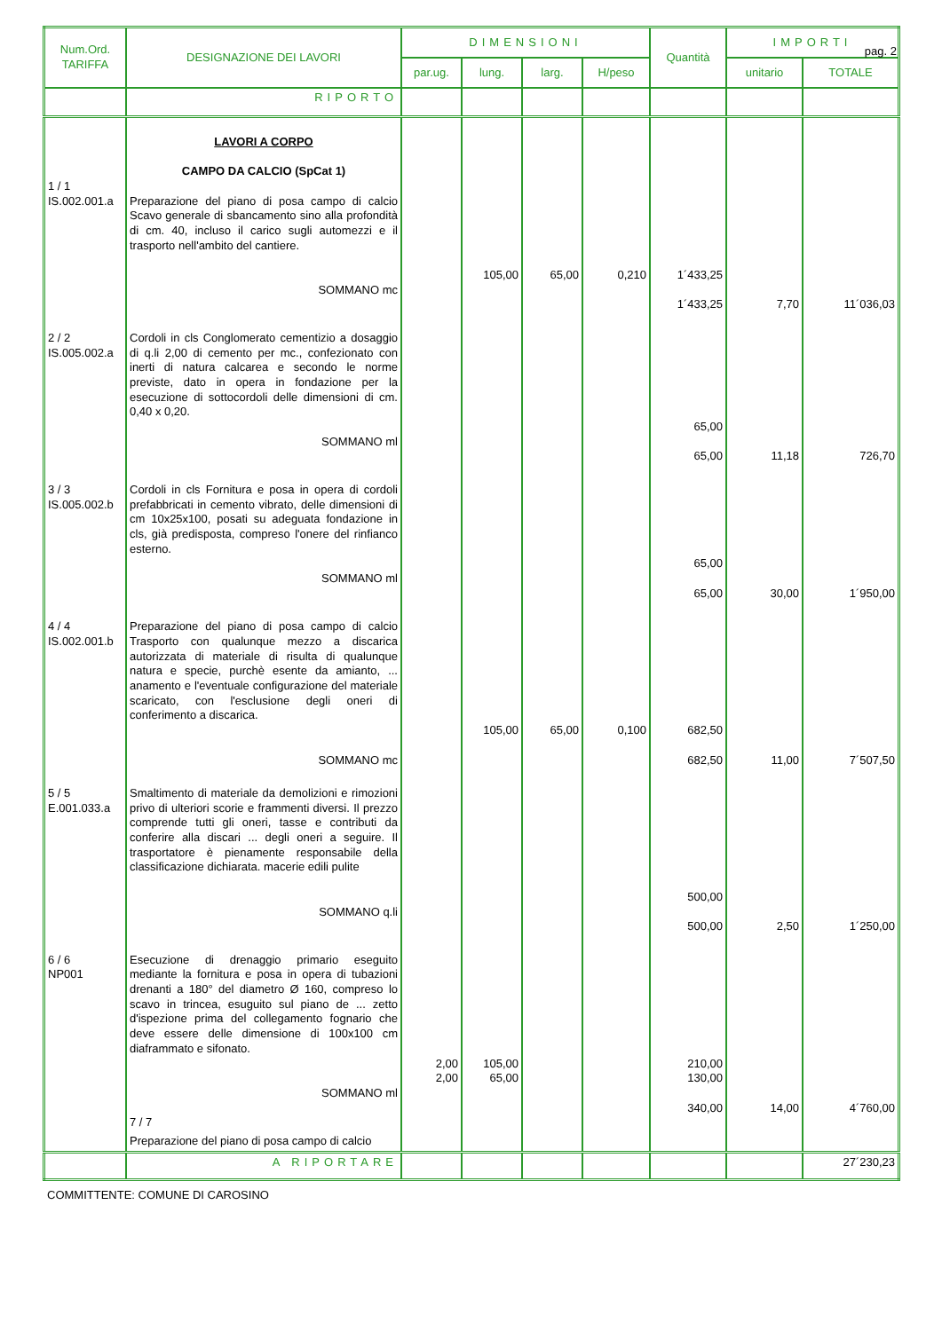pag. 2
| Num.Ord. TARIFFA | DESIGNAZIONE DEI LAVORI | DIMENSIONI | | | | Quantità | IMPORTI | |
| --- | --- | --- | --- | --- | --- | --- | --- | --- |
| | | par.ug. | lung. | larg. | H/peso | | unitario | TOTALE |
| | RIPORTO | | | | | | | |
| 1 / 1 IS.002.001.a | LAVORI A CORPO CAMPO DA CALCIO (SpCat 1) Preparazione del piano di posa campo di calcio Scavo generale di sbancamento sino alla profondità di cm. 40, incluso il carico sugli automezzi e il trasporto nell'ambito del cantiere. SOMMANO mc | | 105,00 | 65,00 | 0,210 | 1´433,25 1´433,25 | 7,70 | 11´036,03 |
| 2 / 2 IS.005.002.a | Cordoli in cls Conglomerato cementizio a dosaggio di q.li 2,00 di cemento per mc., confezionato con inerti di natura calcarea e secondo le norme previste, dato in opera in fondazione per la esecuzione di sottocordoli delle dimensioni di cm. 0,40 x 0,20. SOMMANO ml | | | | | 65,00 65,00 | 11,18 | 726,70 |
| 3 / 3 IS.005.002.b | Cordoli in cls Fornitura e posa in opera di cordoli prefabbricati in cemento vibrato, delle dimensioni di cm 10x25x100, posati su adeguata fondazione in cls, già predisposta, compreso l'onere del rinfianco esterno. SOMMANO ml | | | | | 65,00 65,00 | 30,00 | 1´950,00 |
| 4 / 4 IS.002.001.b | Preparazione del piano di posa campo di calcio Trasporto con qualunque mezzo a discarica autorizzata di materiale di risulta di qualunque natura e specie, purchè esente da amianto, ... anamento e l'eventuale configurazione del materiale scaricato, con l'esclusione degli oneri di conferimento a discarica. SOMMANO mc | | 105,00 | 65,00 | 0,100 | 682,50 682,50 | 11,00 | 7´507,50 |
| 5 / 5 E.001.033.a | Smaltimento di materiale da demolizioni e rimozioni privo di ulteriori scorie e frammenti diversi. Il prezzo comprende tutti gli oneri, tasse e contributi da conferire alla discari ... degli oneri a seguire. Il trasportatore è pienamente responsabile della classificazione dichiarata. macerie edili pulite SOMMANO q.li | | | | | 500,00 500,00 | 2,50 | 1´250,00 |
| 6 / 6 NP001 | Esecuzione di drenaggio primario eseguito mediante la fornitura e posa in opera di tubazioni drenanti a 180° del diametro Ø 160, compreso lo scavo in trincea, esuguito sul piano de ... zetto d'ispezione prima del collegamento fognario che deve essere delle dimensione di 100x100 cm diaframmato e sifonato. SOMMANO ml 7 / 7 | 2,00 2,00 | 105,00 65,00 | | | 210,00 130,00 340,00 | 14,00 | 4´760,00 |
| | Preparazione del piano di posa campo di calcio | | | | | | | |
| | A RIPORTARE | | | | | | | 27´230,23 |
COMMITTENTE: COMUNE DI CAROSINO